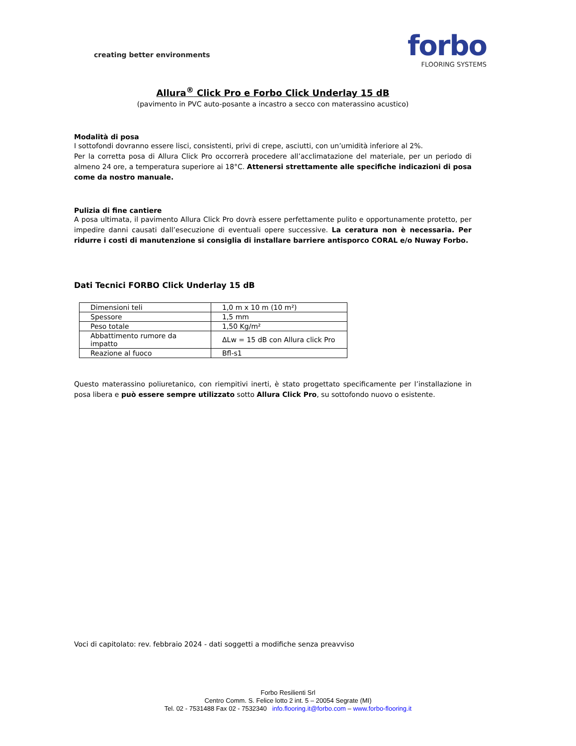creating better environments
forbo
FLOORING SYSTEMS
Allura<sup>®</sup> Click Pro e Forbo Click Underlay 15 dB
(pavimento in PVC auto-posante a incastro a secco con materassino acustico)
Modalità di posa
I sottofondi dovranno essere lisci, consistenti, privi di crepe, asciutti, con un’umidità inferiore al 2%.
Per la corretta posa di Allura Click Pro occorrerà procedere all’acclimatazione del materiale, per un periodo di almeno 24 ore, a temperatura superiore ai 18°C. Attenersi strettamente alle specifiche indicazioni di posa come da nostro manuale.
Pulizia di fine cantiere
A posa ultimata, il pavimento Allura Click Pro dovrà essere perfettamente pulito e opportunamente protetto, per impedire danni causati dall’esecuzione di eventuali opere successive. La ceratura non è necessaria. Per ridurre i costi di manutenzione si consiglia di installare barriere antisporco CORAL e/o Nuway Forbo.
Dati Tecnici FORBO Click Underlay 15 dB
| Dimensioni teli | 1,0 m x 10 m (10 m²) |
| Spessore | 1,5 mm |
| Peso totale | 1,50 Kg/m² |
| Abbattimento rumore da impatto | ΔLw = 15 dB con Allura click Pro |
| Reazione al fuoco | Bfl-s1 |
Questo materassino poliuretanico, con riempitivi inerti, è stato progettato specificamente per l’installazione in posa libera e può essere sempre utilizzato sotto Allura Click Pro, su sottofondo nuovo o esistente.
Voci di capitolato: rev. febbraio 2024 - dati soggetti a modifiche senza preavviso
Forbo Resilienti Srl
Centro Comm. S. Felice lotto 2 int. 5 – 20054 Segrate (MI)
Tel. 02 - 7531488 Fax 02 - 7532340 info.flooring.it@forbo.com – www.forbo-flooring.it